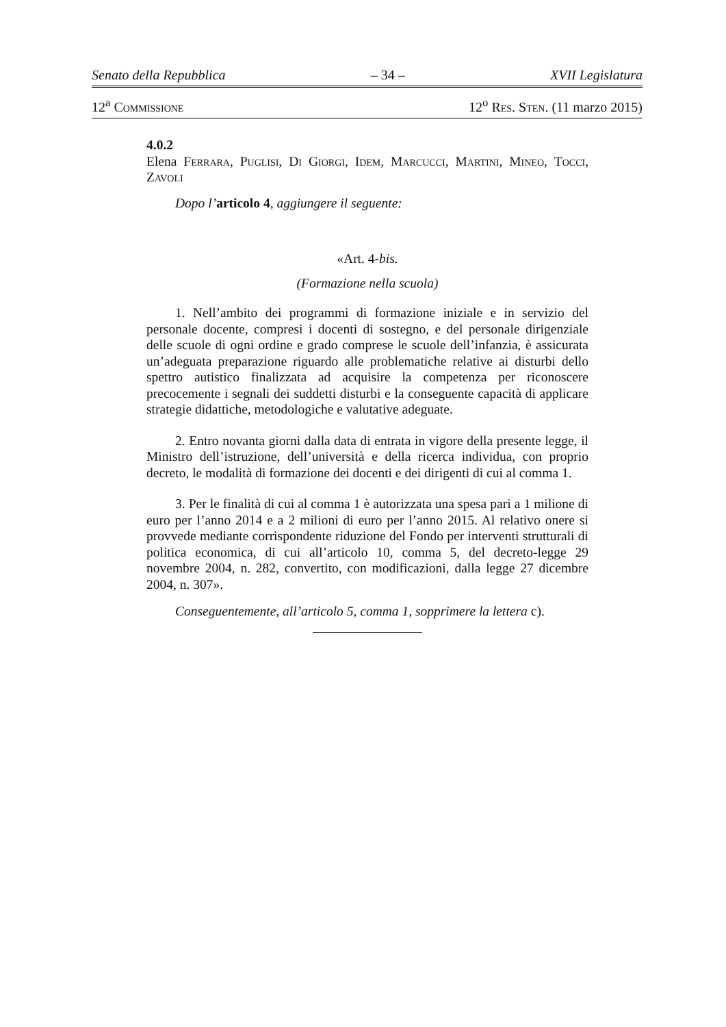Senato della Repubblica – 34 – XVII Legislatura
12<sup>a</sup> Commissione 12<sup>o</sup> Res. Sten. (11 marzo 2015)
4.0.2
Elena Ferrara, Puglisi, Di Giorgi, Idem, Marcucci, Martini, Mineo, Tocci, Zavoli
Dopo l’articolo 4, aggiungere il seguente:
«Art. 4-bis.
(Formazione nella scuola)
1. Nell’ambito dei programmi di formazione iniziale e in servizio del personale docente, compresi i docenti di sostegno, e del personale dirigenziale delle scuole di ogni ordine e grado comprese le scuole dell’infanzia, è assicurata un’adeguata preparazione riguardo alle problematiche relative ai disturbi dello spettro autistico finalizzata ad acquisire la competenza per riconoscere precocemente i segnali dei suddetti disturbi e la conseguente capacità di applicare strategie didattiche, metodologiche e valutative adeguate.
2. Entro novanta giorni dalla data di entrata in vigore della presente legge, il Ministro dell’istruzione, dell’università e della ricerca individua, con proprio decreto, le modalità di formazione dei docenti e dei dirigenti di cui al comma 1.
3. Per le finalità di cui al comma 1 è autorizzata una spesa pari a 1 milione di euro per l’anno 2014 e a 2 milioni di euro per l’anno 2015. Al relativo onere si provvede mediante corrispondente riduzione del Fondo per interventi strutturali di politica economica, di cui all’articolo 10, comma 5, del decreto-legge 29 novembre 2004, n. 282, convertito, con modificazioni, dalla legge 27 dicembre 2004, n. 307».
Conseguentemente, all’articolo 5, comma 1, sopprimere la lettera c).